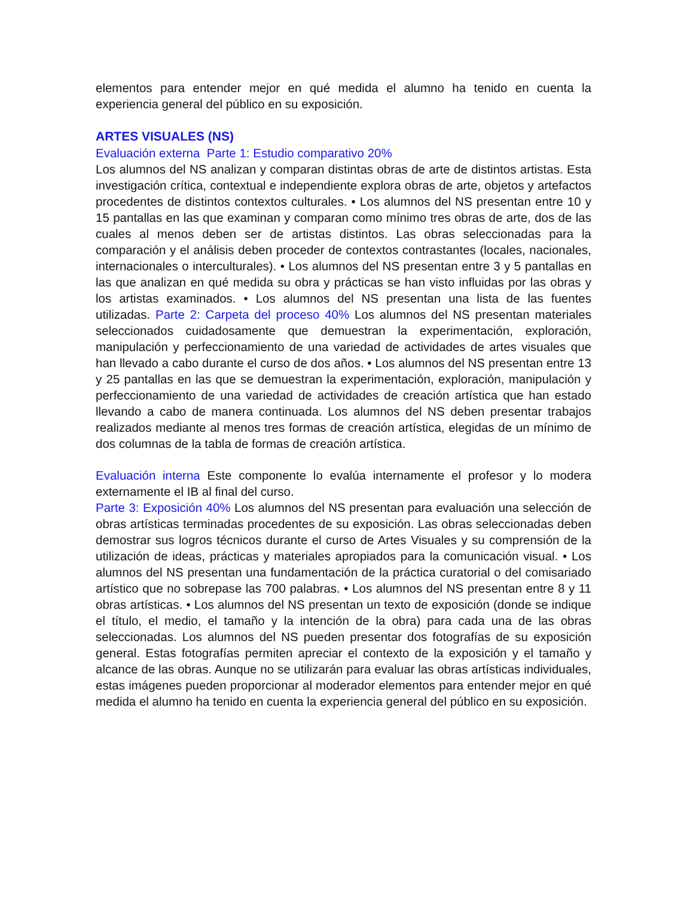elementos para entender mejor en qué medida el alumno ha tenido en cuenta la experiencia general del público en su exposición.
ARTES VISUALES (NS)
Evaluación externa Parte 1: Estudio comparativo 20%
Los alumnos del NS analizan y comparan distintas obras de arte de distintos artistas. Esta investigación crítica, contextual e independiente explora obras de arte, objetos y artefactos procedentes de distintos contextos culturales. • Los alumnos del NS presentan entre 10 y 15 pantallas en las que examinan y comparan como mínimo tres obras de arte, dos de las cuales al menos deben ser de artistas distintos. Las obras seleccionadas para la comparación y el análisis deben proceder de contextos contrastantes (locales, nacionales, internacionales o interculturales). • Los alumnos del NS presentan entre 3 y 5 pantallas en las que analizan en qué medida su obra y prácticas se han visto influidas por las obras y los artistas examinados. • Los alumnos del NS presentan una lista de las fuentes utilizadas. Parte 2: Carpeta del proceso 40% Los alumnos del NS presentan materiales seleccionados cuidadosamente que demuestran la experimentación, exploración, manipulación y perfeccionamiento de una variedad de actividades de artes visuales que han llevado a cabo durante el curso de dos años. • Los alumnos del NS presentan entre 13 y 25 pantallas en las que se demuestran la experimentación, exploración, manipulación y perfeccionamiento de una variedad de actividades de creación artística que han estado llevando a cabo de manera continuada. Los alumnos del NS deben presentar trabajos realizados mediante al menos tres formas de creación artística, elegidas de un mínimo de dos columnas de la tabla de formas de creación artística.
Evaluación interna Este componente lo evalúa internamente el profesor y lo modera externamente el IB al final del curso.
Parte 3: Exposición 40% Los alumnos del NS presentan para evaluación una selección de obras artísticas terminadas procedentes de su exposición. Las obras seleccionadas deben demostrar sus logros técnicos durante el curso de Artes Visuales y su comprensión de la utilización de ideas, prácticas y materiales apropiados para la comunicación visual. • Los alumnos del NS presentan una fundamentación de la práctica curatorial o del comisariado artístico que no sobrepase las 700 palabras. • Los alumnos del NS presentan entre 8 y 11 obras artísticas. • Los alumnos del NS presentan un texto de exposición (donde se indique el título, el medio, el tamaño y la intención de la obra) para cada una de las obras seleccionadas. Los alumnos del NS pueden presentar dos fotografías de su exposición general. Estas fotografías permiten apreciar el contexto de la exposición y el tamaño y alcance de las obras. Aunque no se utilizarán para evaluar las obras artísticas individuales, estas imágenes pueden proporcionar al moderador elementos para entender mejor en qué medida el alumno ha tenido en cuenta la experiencia general del público en su exposición.